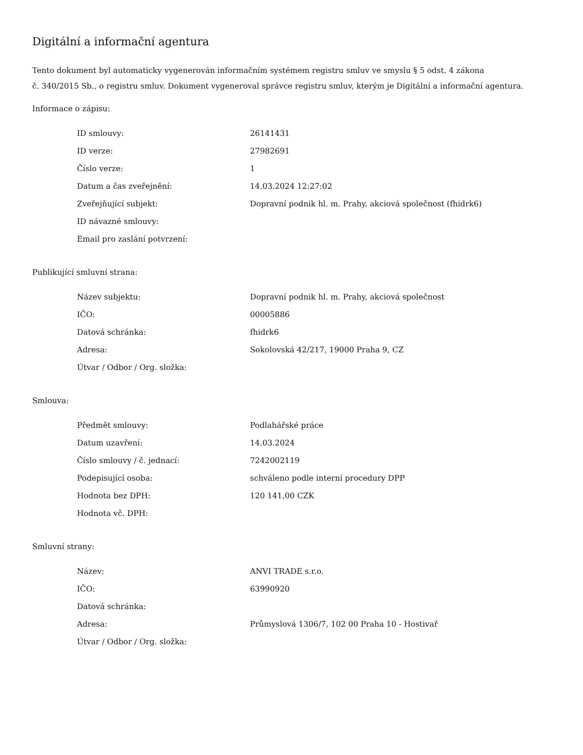Digitální a informační agentura
Tento dokument byl automaticky vygenerován informačním systémem registru smluv ve smyslu § 5 odst. 4 zákona
č. 340/2015 Sb., o registru smluv. Dokument vygeneroval správce registru smluv, kterým je Digitální a informační agentura.
Informace o zápisu:
| ID smlouvy: | 26141431 |
| ID verze: | 27982691 |
| Číslo verze: | 1 |
| Datum a čas zveřejnění: | 14.03.2024 12:27:02 |
| Zveřejňující subjekt: | Dopravní podnik hl. m. Prahy, akciová společnost (fhidrk6) |
| ID návazné smlouvy: | |
| Email pro zaslání potvrzení: | |
Publikující smluvní strana:
| Název subjektu: | Dopravní podnik hl. m. Prahy, akciová společnost |
| IČO: | 00005886 |
| Datová schránka: | fhidrk6 |
| Adresa: | Sokolovská 42/217, 19000 Praha 9, CZ |
| Útvar / Odbor / Org. složka: | |
Smlouva:
| Předmět smlouvy: | Podlahářské práce |
| Datum uzavření: | 14.03.2024 |
| Číslo smlouvy / č. jednací: | 7242002119 |
| Podepisující osoba: | schváleno podle interní procedury DPP |
| Hodnota bez DPH: | 120 141,00 CZK |
| Hodnota vč. DPH: | |
Smluvní strany:
| Název: | ANVI TRADE s.r.o. |
| IČO: | 63990920 |
| Datová schránka: | |
| Adresa: | Průmyslová 1306/7, 102 00 Praha 10 - Hostivař |
| Útvar / Odbor / Org. složka: | |